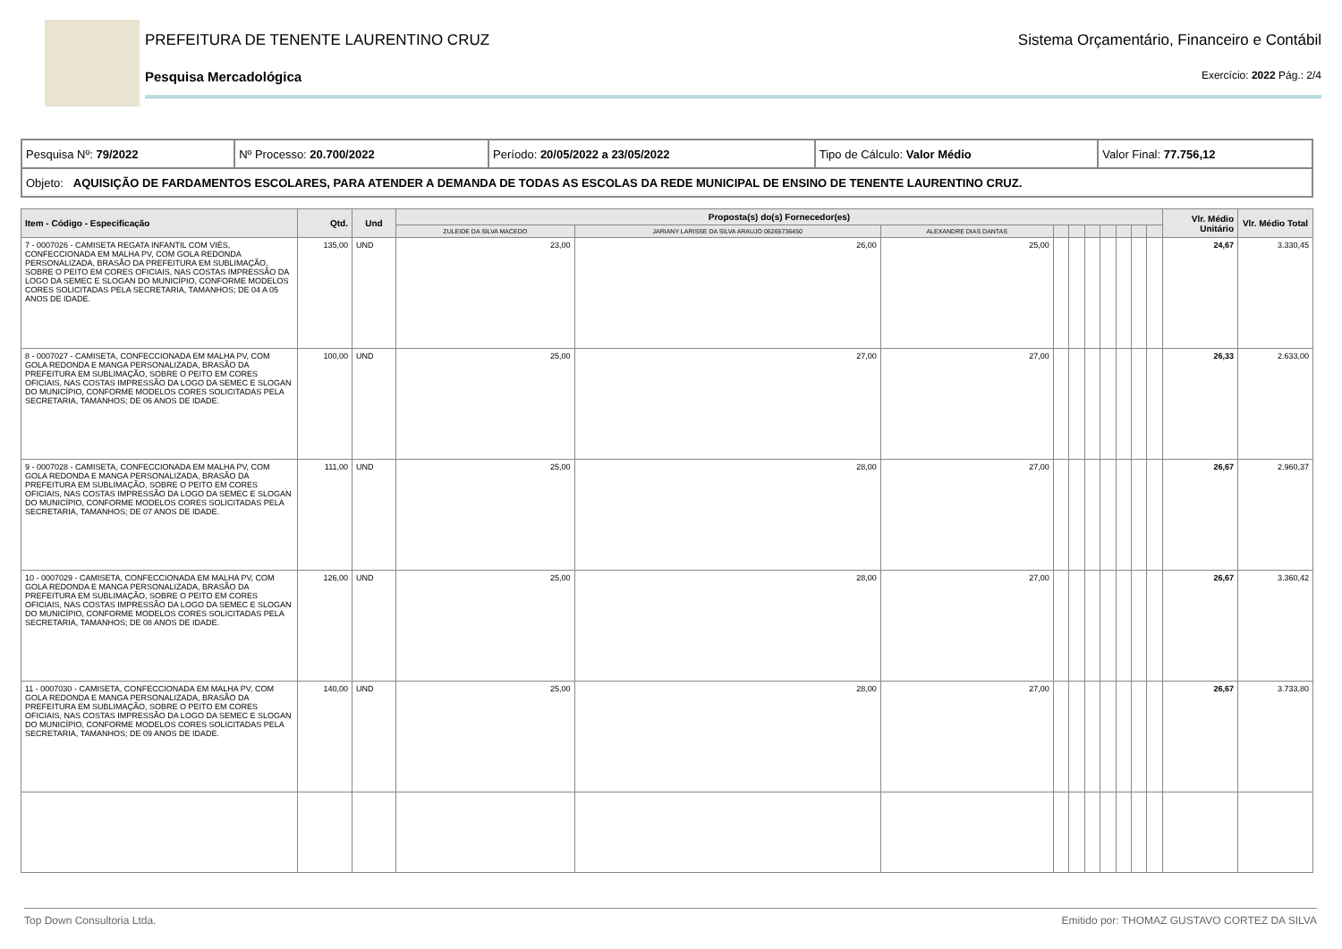PREFEITURA DE TENENTE LAURENTINO CRUZ Sistema Orçamentário, Financeiro e Contábil
Pesquisa Mercadológica Exercício: 2022 Pág.: 2/4
| Pesquisa Nº: 79/2022 | Nº Processo: 20.700/2022 | Período: 20/05/2022 a 23/05/2022 | Tipo de Cálculo: Valor Médio | Valor Final: 77.756,12 |
| Objeto: AQUISIÇÃO DE FARDAMENTOS ESCOLARES, PARA ATENDER A DEMANDA DE TODAS AS ESCOLAS DA REDE MUNICIPAL DE ENSINO DE TENENTE LAURENTINO CRUZ. | | | | |
| Item - Código - Especificação | Qtd. | Und | Proposta(s) do(s) Fornecedor(es) | | | | | | | | | | Vlr. Médio Unitário | Vlr. Médio Total |
| --- | --- | --- | --- | --- | --- | --- | --- | --- | --- | --- | --- | --- | --- | --- |
| | | | ZULEIDE DA SILVA MACEDO | JARIANY LARISSE DA SILVA ARAUJO 06265736450 | ALEXANDRE DIAS DANTAS | | | | | | | | | |
| 7 - 0007026 - CAMISETA REGATA INFANTIL COM VIÉS, CONFECCIONADA EM MALHA PV, COM GOLA REDONDA PERSONALIZADA, BRASÃO DA PREFEITURA EM SUBLIMAÇÃO, SOBRE O PEITO EM CORES OFICIAIS, NAS COSTAS IMPRESSÃO DA LOGO DA SEMEC E SLOGAN DO MUNICÍPIO, CONFORME MODELOS CORES SOLICITADAS PELA SECRETARIA, TAMANHOS; DE 04 A 05 ANOS DE IDADE. | 135,00 | UND | 23,00 | 26,00 | 25,00 | | | | | | | | 24,67 | 3.330,45 |
| 8 - 0007027 - CAMISETA, CONFECCIONADA EM MALHA PV, COM GOLA REDONDA E MANGA PERSONALIZADA, BRASÃO DA PREFEITURA EM SUBLIMAÇÃO, SOBRE O PEITO EM CORES OFICIAIS, NAS COSTAS IMPRESSÃO DA LOGO DA SEMEC E SLOGAN DO MUNICÍPIO, CONFORME MODELOS CORES SOLICITADAS PELA SECRETARIA, TAMANHOS; DE 06 ANOS DE IDADE. | 100,00 | UND | 25,00 | 27,00 | 27,00 | | | | | | | | 26,33 | 2.633,00 |
| 9 - 0007028 - CAMISETA, CONFECCIONADA EM MALHA PV, COM GOLA REDONDA E MANGA PERSONALIZADA, BRASÃO DA PREFEITURA EM SUBLIMAÇÃO, SOBRE O PEITO EM CORES OFICIAIS, NAS COSTAS IMPRESSÃO DA LOGO DA SEMEC E SLOGAN DO MUNICÍPIO, CONFORME MODELOS CORES SOLICITADAS PELA SECRETARIA, TAMANHOS; DE 07 ANOS DE IDADE. | 111,00 | UND | 25,00 | 28,00 | 27,00 | | | | | | | | 26,67 | 2.960,37 |
| 10 - 0007029 - CAMISETA, CONFECCIONADA EM MALHA PV, COM GOLA REDONDA E MANGA PERSONALIZADA, BRASÃO DA PREFEITURA EM SUBLIMAÇÃO, SOBRE O PEITO EM CORES OFICIAIS, NAS COSTAS IMPRESSÃO DA LOGO DA SEMEC E SLOGAN DO MUNICÍPIO, CONFORME MODELOS CORES SOLICITADAS PELA SECRETARIA, TAMANHOS; DE 08 ANOS DE IDADE. | 126,00 | UND | 25,00 | 28,00 | 27,00 | | | | | | | | 26,67 | 3.360,42 |
| 11 - 0007030 - CAMISETA, CONFECCIONADA EM MALHA PV, COM GOLA REDONDA E MANGA PERSONALIZADA, BRASÃO DA PREFEITURA EM SUBLIMAÇÃO, SOBRE O PEITO EM CORES OFICIAIS, NAS COSTAS IMPRESSÃO DA LOGO DA SEMEC E SLOGAN DO MUNICÍPIO, CONFORME MODELOS CORES SOLICITADAS PELA SECRETARIA, TAMANHOS; DE 09 ANOS DE IDADE. | 140,00 | UND | 25,00 | 28,00 | 27,00 | | | | | | | | 26,67 | 3.733,80 |
Top Down Consultoria Ltda. Emitido por: THOMAZ GUSTAVO CORTEZ DA SILVA